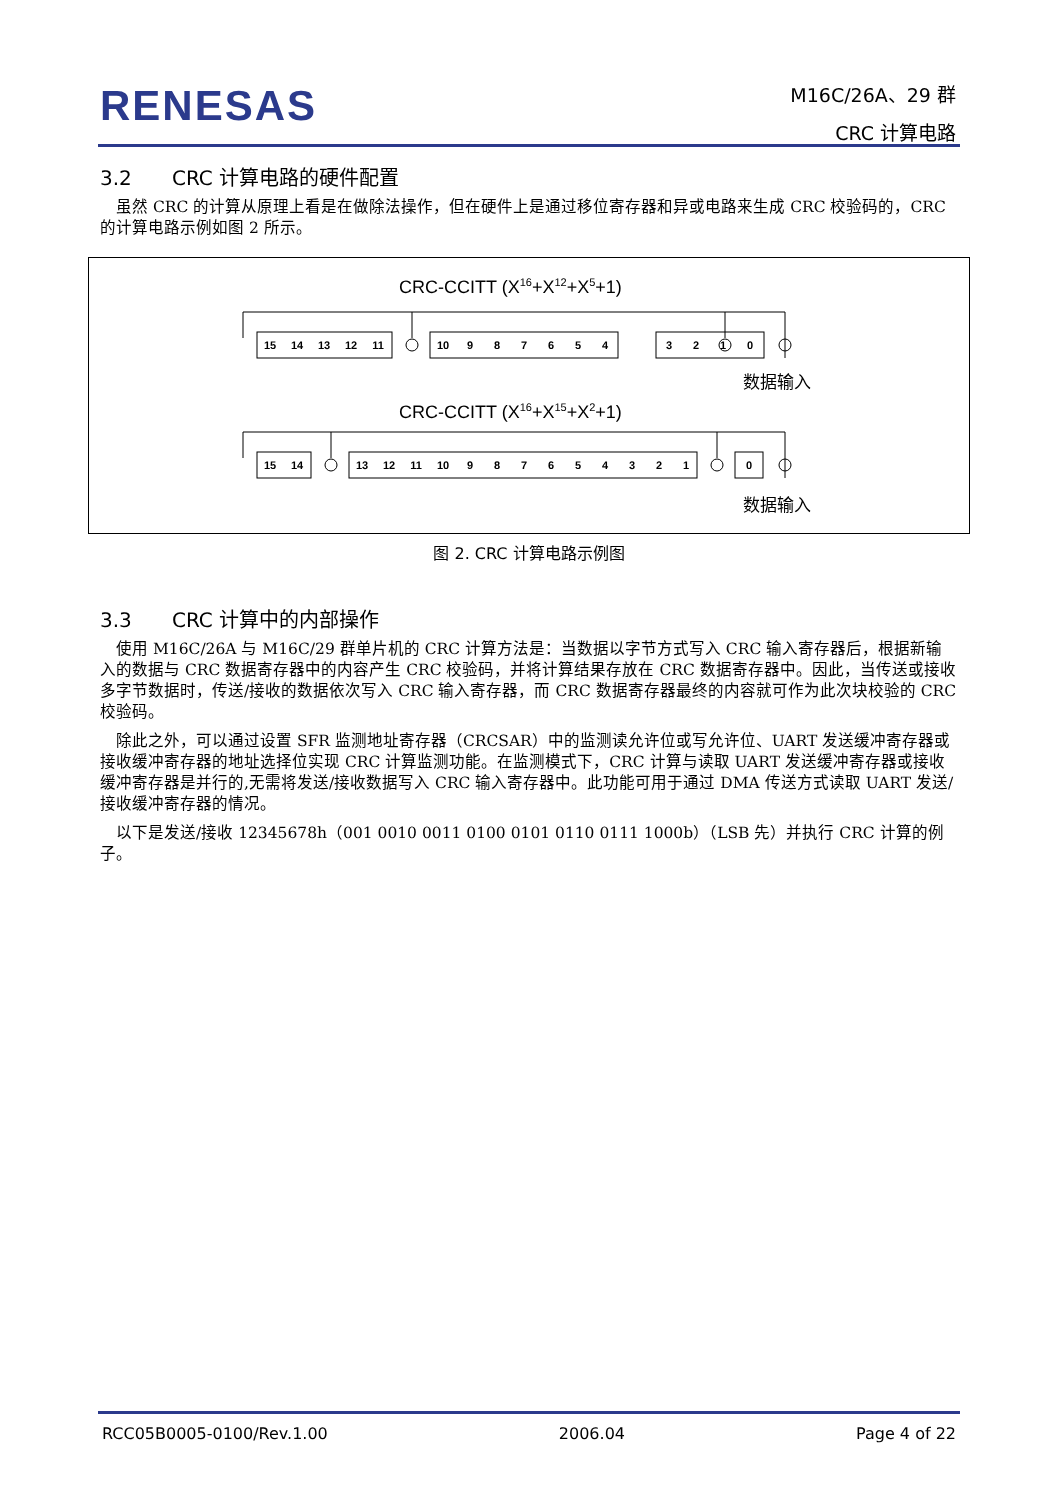RENESAS
M16C/26A、29 群
CRC 计算电路
3.2 CRC 计算电路的硬件配置
虽然 CRC 的计算从原理上看是在做除法操作，但在硬件上是通过移位寄存器和异或电路来生成 CRC 校验码的，CRC 的计算电路示例如图 2 所示。
CRC-CCITT (X16+X12+X5+1)
15
14
13
12
11
10
9
8
7
6
5
4
3
2
1
0
15
14
13
12
11
10
9
8
7
6
5
4
3
2
1
0
数据输入
CRC-CCITT (X16+X15+X2+1)
数据输入
图 2. CRC 计算电路示例图
3.3 CRC 计算中的内部操作
使用 M16C/26A 与 M16C/29 群单片机的 CRC 计算方法是：当数据以字节方式写入 CRC 输入寄存器后，根据新输入的数据与 CRC 数据寄存器中的内容产生 CRC 校验码，并将计算结果存放在 CRC 数据寄存器中。因此，当传送或接收多字节数据时，传送/接收的数据依次写入 CRC 输入寄存器，而 CRC 数据寄存器最终的内容就可作为此次块校验的 CRC 校验码。
除此之外，可以通过设置 SFR 监测地址寄存器（CRCSAR）中的监测读允许位或写允许位、UART 发送缓冲寄存器或接收缓冲寄存器的地址选择位实现 CRC 计算监测功能。在监测模式下，CRC 计算与读取 UART 发送缓冲寄存器或接收缓冲寄存器是并行的,无需将发送/接收数据写入 CRC 输入寄存器中。此功能可用于通过 DMA 传送方式读取 UART 发送/接收缓冲寄存器的情况。
以下是发送/接收 12345678h（001 0010 0011 0100 0101 0110 0111 1000b）（LSB 先）并执行 CRC 计算的例子。
RCC05B0005-0100/Rev.1.00 2006.04 Page 4 of 22